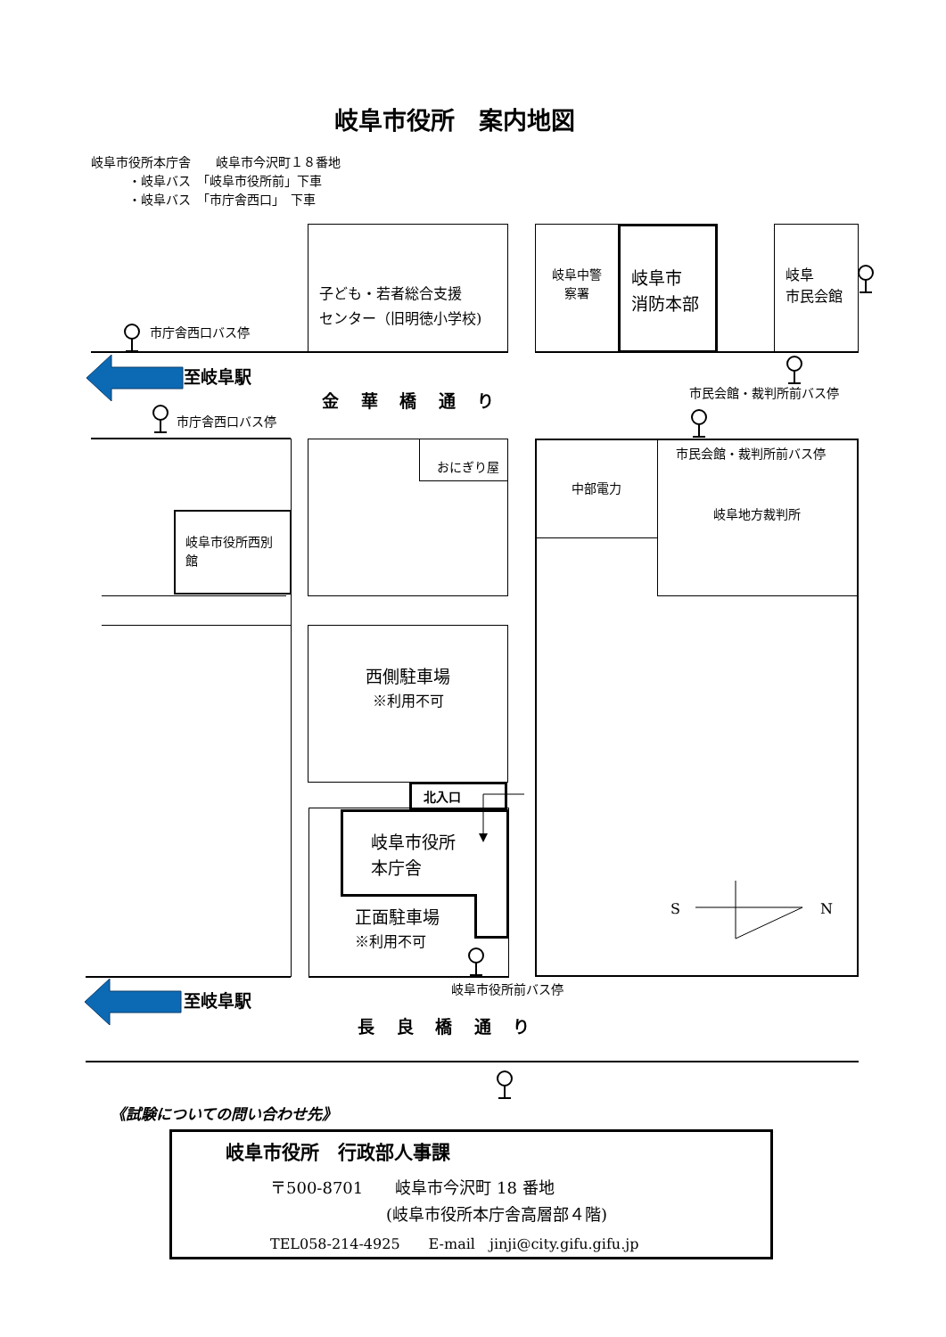岐阜市役所　案内地図
岐阜市役所本庁舎　　岐阜市今沢町１８番地
　　　・岐阜バス　「岐阜市役所前」下車
　　　・岐阜バス　「市庁舎西口」　下車
子ども・若者総合支援
センター（旧明徳小学校)
岐阜中警
察署
岐阜市
消防本部
岐阜
市民会館
市庁舎西口バス停
至岐阜駅
市民会館・裁判所前バス停
金 華 橋 通 り
市庁舎西口バス停
おにぎり屋
中部電力
市民会館・裁判所前バス停
岐阜地方裁判所
岐阜市役所西別
館
西側駐車場
※利用不可
北入口
岐阜市役所
本庁舎
正面駐車場
※利用不可
S
N
岐阜市役所前バス停
至岐阜駅
長 良 橋 通 り
《試験についての問い合わせ先》
岐阜市役所　行政部人事課
〒500-8701　　岐阜市今沢町 18 番地
(岐阜市役所本庁舎高層部４階)
TEL058-214-4925　　E-mail　jinji@city.gifu.gifu.jp